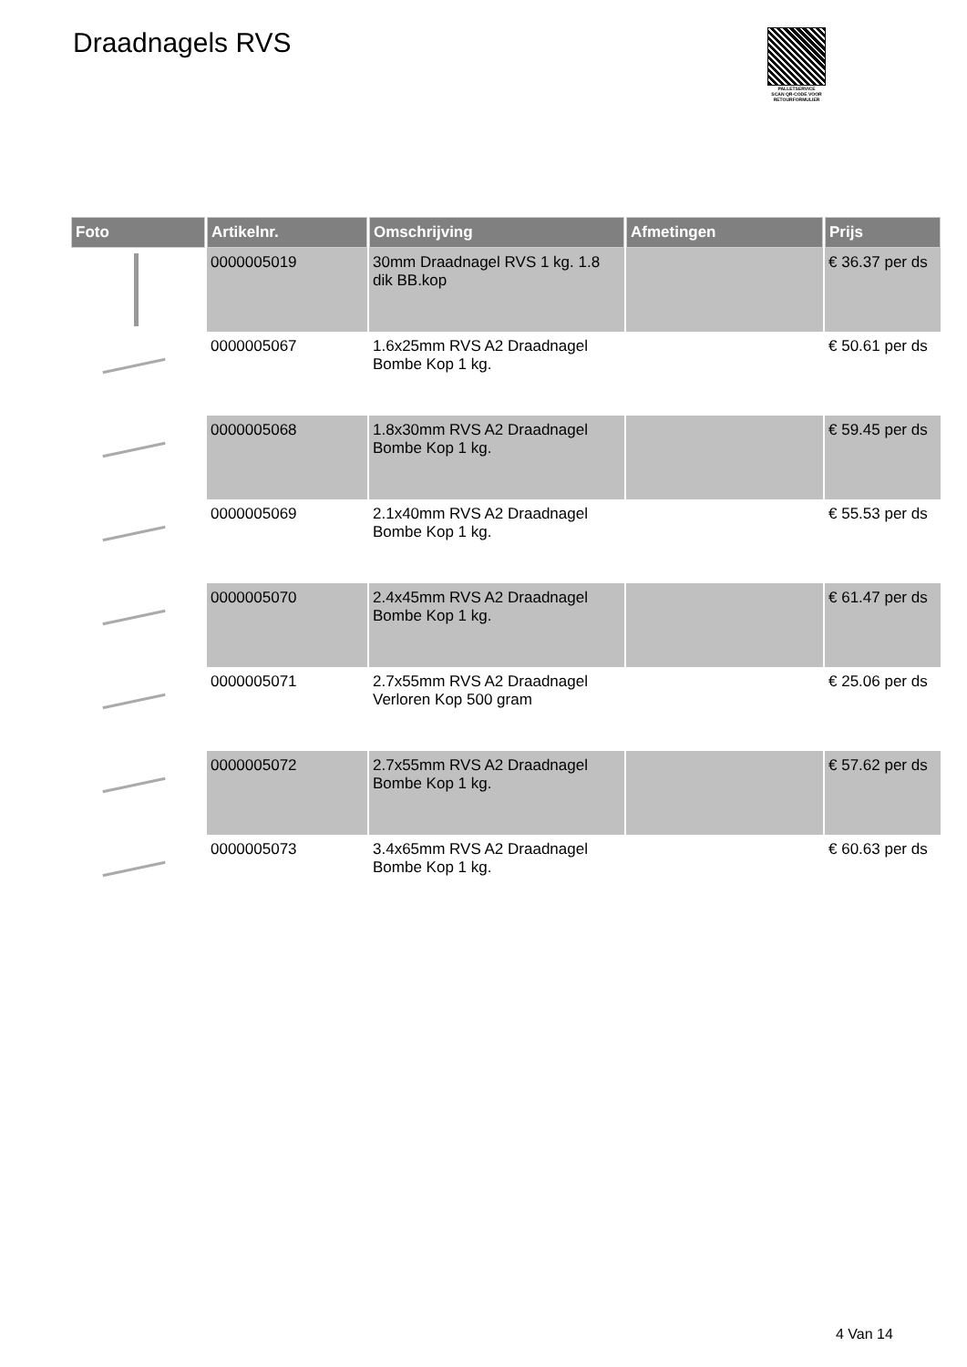Draadnagels RVS
PALLETSERVICE
SCAN QR-CODE VOOR RETOURFORMULIER
| Foto | Artikelnr. | Omschrijving | Afmetingen | Prijs |
| --- | --- | --- | --- | --- |
| | 0000005019 | 30mm Draadnagel RVS 1 kg. 1.8 dik BB.kop | | € 36.37 per ds |
| | 0000005067 | 1.6x25mm RVS A2 Draadnagel Bombe Kop 1 kg. | | € 50.61 per ds |
| | 0000005068 | 1.8x30mm RVS A2 Draadnagel Bombe Kop 1 kg. | | € 59.45 per ds |
| | 0000005069 | 2.1x40mm RVS A2 Draadnagel Bombe Kop 1 kg. | | € 55.53 per ds |
| | 0000005070 | 2.4x45mm RVS A2 Draadnagel Bombe Kop 1 kg. | | € 61.47 per ds |
| | 0000005071 | 2.7x55mm RVS A2 Draadnagel Verloren Kop 500 gram | | € 25.06 per ds |
| | 0000005072 | 2.7x55mm RVS A2 Draadnagel Bombe Kop 1 kg. | | € 57.62 per ds |
| | 0000005073 | 3.4x65mm RVS A2 Draadnagel Bombe Kop 1 kg. | | € 60.63 per ds |
4 Van 14